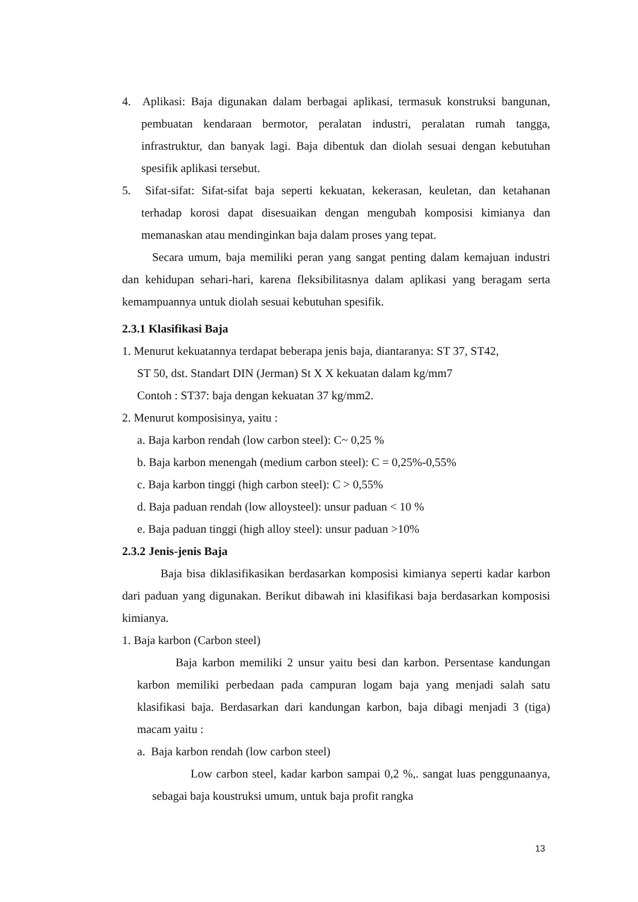4. Aplikasi: Baja digunakan dalam berbagai aplikasi, termasuk konstruksi bangunan, pembuatan kendaraan bermotor, peralatan industri, peralatan rumah tangga, infrastruktur, dan banyak lagi. Baja dibentuk dan diolah sesuai dengan kebutuhan spesifik aplikasi tersebut.
5. Sifat-sifat: Sifat-sifat baja seperti kekuatan, kekerasan, keuletan, dan ketahanan terhadap korosi dapat disesuaikan dengan mengubah komposisi kimianya dan memanaskan atau mendinginkan baja dalam proses yang tepat.
Secara umum, baja memiliki peran yang sangat penting dalam kemajuan industri dan kehidupan sehari-hari, karena fleksibilitasnya dalam aplikasi yang beragam serta kemampuannya untuk diolah sesuai kebutuhan spesifik.
2.3.1 Klasifikasi Baja
1. Menurut kekuatannya terdapat beberapa jenis baja, diantaranya: ST 37, ST42,
ST 50, dst. Standart DIN (Jerman) St X X kekuatan dalam kg/mm7
Contoh : ST37: baja dengan kekuatan 37 kg/mm2.
2. Menurut komposisinya, yaitu :
a. Baja karbon rendah (low carbon steel): C~ 0,25 %
b. Baja karbon menengah (medium carbon steel): C = 0,25%-0,55%
c. Baja karbon tinggi (high carbon steel): C > 0,55%
d. Baja paduan rendah (low alloysteel): unsur paduan < 10 %
e. Baja paduan tinggi (high alloy steel): unsur paduan >10%
2.3.2 Jenis-jenis Baja
Baja bisa diklasifikasikan berdasarkan komposisi kimianya seperti kadar karbon dari paduan yang digunakan. Berikut dibawah ini klasifikasi baja berdasarkan komposisi kimianya.
1. Baja karbon (Carbon steel)
Baja karbon memiliki 2 unsur yaitu besi dan karbon. Persentase kandungan karbon memiliki perbedaan pada campuran logam baja yang menjadi salah satu klasifikasi baja. Berdasarkan dari kandungan karbon, baja dibagi menjadi 3 (tiga) macam yaitu :
a. Baja karbon rendah (low carbon steel)
Low carbon steel, kadar karbon sampai 0,2 %,. sangat luas penggunaanya, sebagai baja koustruksi umum, untuk baja profit rangka
13